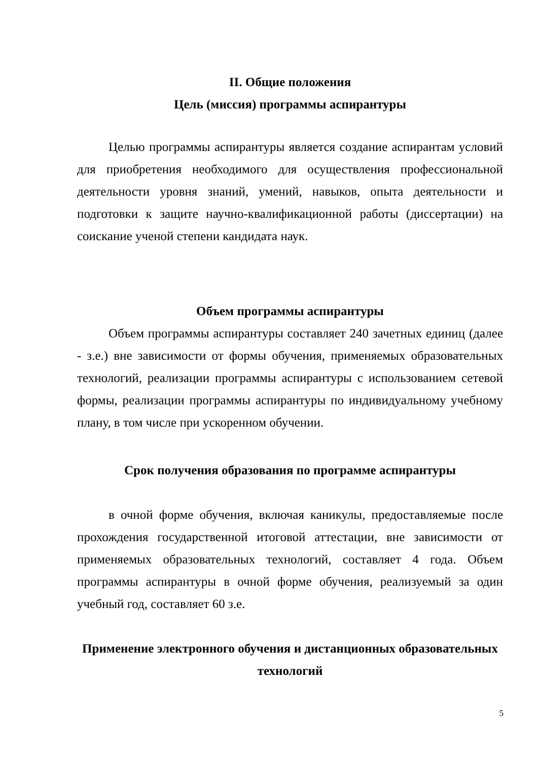II. Общие положения
Цель (миссия) программы аспирантуры
Целью программы аспирантуры является создание аспирантам условий для приобретения необходимого для осуществления профессиональной деятельности уровня знаний, умений, навыков, опыта деятельности и подготовки к защите научно-квалификационной работы (диссертации) на соискание ученой степени кандидата наук.
Объем программы аспирантуры
Объем программы аспирантуры составляет 240 зачетных единиц (далее - з.е.) вне зависимости от формы обучения, применяемых образовательных технологий, реализации программы аспирантуры с использованием сетевой формы, реализации программы аспирантуры по индивидуальному учебному плану, в том числе при ускоренном обучении.
Срок получения образования по программе аспирантуры
в очной форме обучения, включая каникулы, предоставляемые после прохождения государственной итоговой аттестации, вне зависимости от применяемых образовательных технологий, составляет 4 года. Объем программы аспирантуры в очной форме обучения, реализуемый за один учебный год, составляет 60 з.е.
Применение электронного обучения и дистанционных образовательных технологий
5